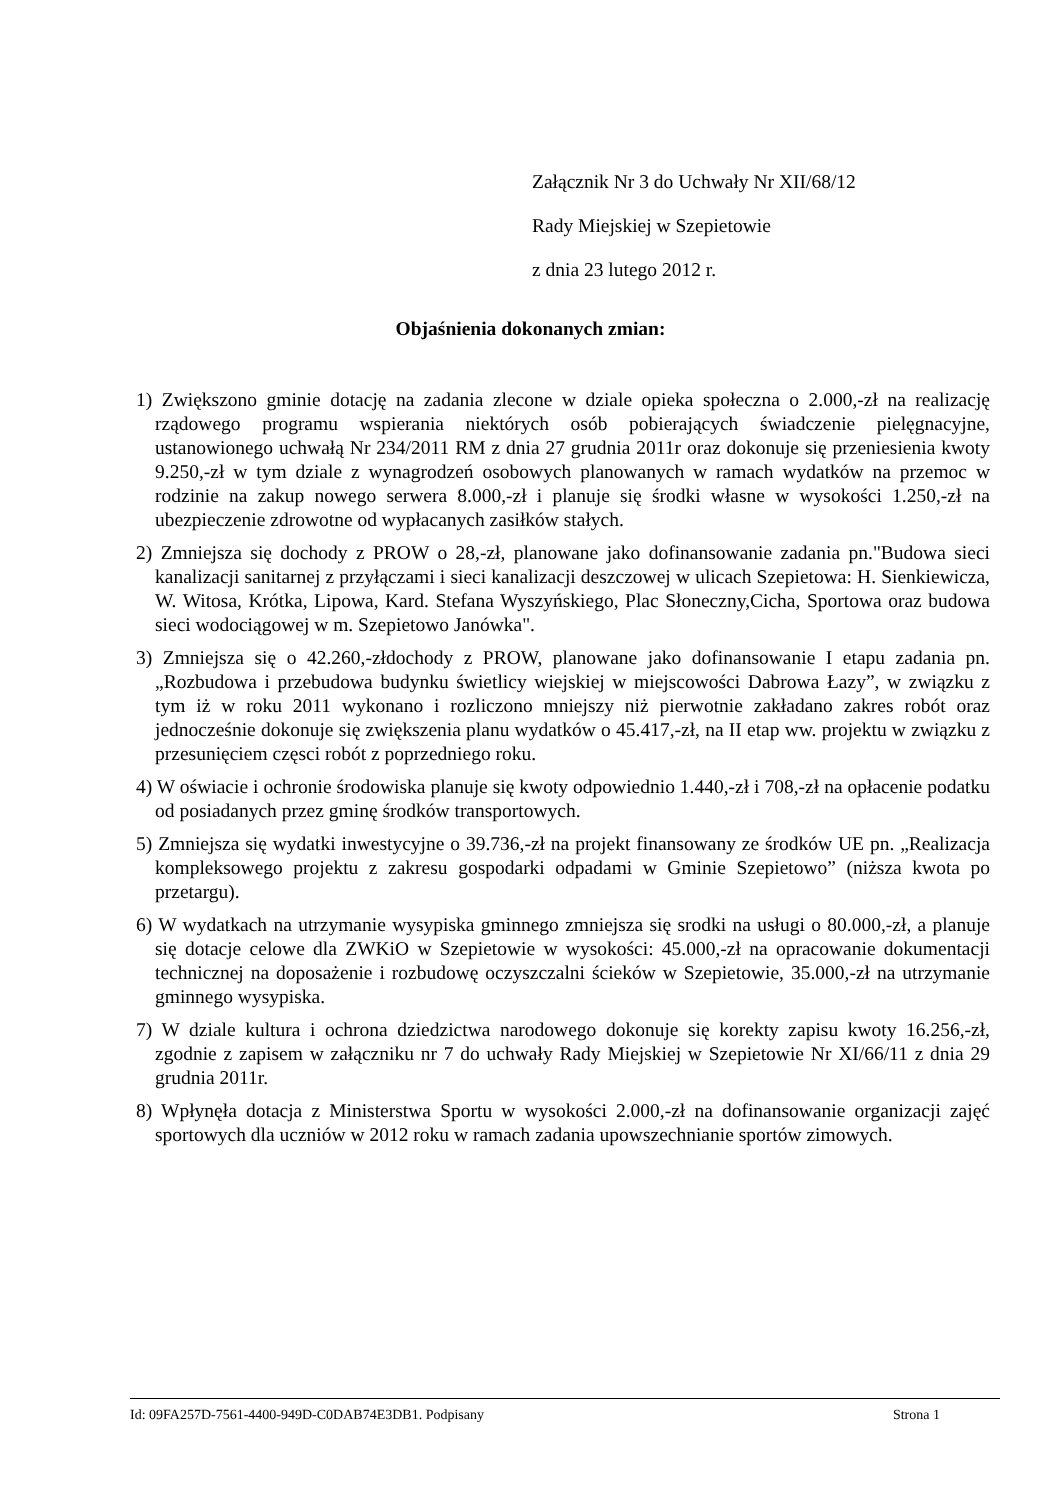Załącznik Nr 3 do Uchwały Nr XII/68/12
Rady Miejskiej w Szepietowie
z dnia 23 lutego 2012 r.
Objaśnienia dokonanych zmian:
1) Zwiększono gminie dotację na zadania zlecone w dziale opieka społeczna o 2.000,-zł na realizację rządowego programu wspierania niektórych osób pobierających świadczenie pielęgnacyjne, ustanowionego uchwałą Nr 234/2011 RM z dnia 27 grudnia 2011r oraz dokonuje się przeniesienia kwoty 9.250,-zł w tym dziale z wynagrodzeń osobowych planowanych w ramach wydatków na przemoc w rodzinie na zakup nowego serwera 8.000,-zł i planuje się środki własne w wysokości 1.250,-zł na ubezpieczenie zdrowotne od wypłacanych zasiłków stałych.
2) Zmniejsza się dochody z PROW o 28,-zł, planowane jako dofinansowanie zadania pn."Budowa sieci kanalizacji sanitarnej z przyłączami i sieci kanalizacji deszczowej w ulicach Szepietowa: H. Sienkiewicza, W. Witosa, Krótka, Lipowa, Kard. Stefana Wyszyńskiego, Plac Słoneczny,Cicha, Sportowa oraz budowa sieci wodociągowej w m. Szepietowo Janówka".
3) Zmniejsza się o 42.260,-złdochody z PROW, planowane jako dofinansowanie I etapu zadania pn.„Rozbudowa i przebudowa budynku świetlicy wiejskiej w miejscowości Dabrowa Łazy”, w związku z tym iż w roku 2011 wykonano i rozliczono mniejszy niż pierwotnie zakładano zakres robót oraz jednocześnie dokonuje się zwiększenia planu wydatków o 45.417,-zł, na II etap ww. projektu w związku z przesunięciem częsci robót z poprzedniego roku.
4) W oświacie i ochronie środowiska planuje się kwoty odpowiednio 1.440,-zł i 708,-zł na opłacenie podatku od posiadanych przez gminę środków transportowych.
5) Zmniejsza się wydatki inwestycyjne o 39.736,-zł na projekt finansowany ze środków UE pn. „Realizacja kompleksowego projektu z zakresu gospodarki odpadami w Gminie Szepietowo” (niższa kwota po przetargu).
6) W wydatkach na utrzymanie wysypiska gminnego zmniejsza się srodki na usługi o 80.000,-zł, a planuje się dotacje celowe dla ZWKiO w Szepietowie w wysokości: 45.000,-zł na opracowanie dokumentacji technicznej na doposażenie i rozbudowę oczyszczalni ścieków w Szepietowie, 35.000,-zł na utrzymanie gminnego wysypiska.
7) W dziale kultura i ochrona dziedzictwa narodowego dokonuje się korekty zapisu kwoty 16.256,-zł, zgodnie z zapisem w załączniku nr 7 do uchwały Rady Miejskiej w Szepietowie Nr XI/66/11 z dnia 29 grudnia 2011r.
8) Wpłynęła dotacja z Ministerstwa Sportu w wysokości 2.000,-zł na dofinansowanie organizacji zajęć sportowych dla uczniów w 2012 roku w ramach zadania upowszechnianie sportów zimowych.
Id: 09FA257D-7561-4400-949D-C0DAB74E3DB1. Podpisany Strona 1